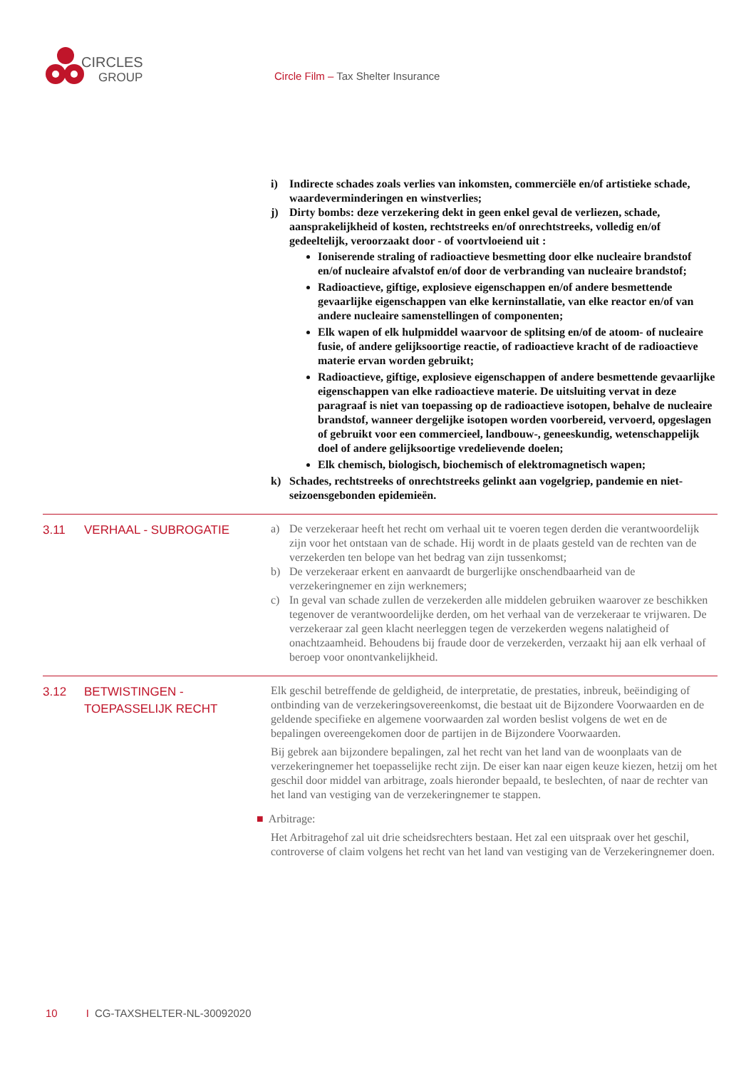CIRCLES
GROUP
Circle Film – Tax Shelter Insurance
i) Indirecte schades zoals verlies van inkomsten, commerciële en/of artistieke schade, waardeverminderingen en winstverlies;
j) Dirty bombs: deze verzekering dekt in geen enkel geval de verliezen, schade, aansprakelijkheid of kosten, rechtstreeks en/of onrechtstreeks, volledig en/of gedeeltelijk, veroorzaakt door - of voortvloeiend uit :
Ioniserende straling of radioactieve besmetting door elke nucleaire brandstof en/of nucleaire afvalstof en/of door de verbranding van nucleaire brandstof;
Radioactieve, giftige, explosieve eigenschappen en/of andere besmettende gevaarlijke eigenschappen van elke kerninstallatie, van elke reactor en/of van andere nucleaire samenstellingen of componenten;
Elk wapen of elk hulpmiddel waarvoor de splitsing en/of de atoom- of nucleaire fusie, of andere gelijksoortige reactie, of radioactieve kracht of de radioactieve materie ervan worden gebruikt;
Radioactieve, giftige, explosieve eigenschappen of andere besmettende gevaarlijke eigenschappen van elke radioactieve materie. De uitsluiting vervat in deze paragraaf is niet van toepassing op de radioactieve isotopen, behalve de nucleaire brandstof, wanneer dergelijke isotopen worden voorbereid, vervoerd, opgeslagen of gebruikt voor een commercieel, landbouw-, geneeskundig, wetenschappelijk doel of andere gelijksoortige vredelievende doelen;
Elk chemisch, biologisch, biochemisch of elektromagnetisch wapen;
k) Schades, rechtstreeks of onrechtstreeks gelinkt aan vogelgriep, pandemie en niet-seizoensgebonden epidemieën.
3.11 VERHAAL - SUBROGATIE
a) De verzekeraar heeft het recht om verhaal uit te voeren tegen derden die verantwoordelijk zijn voor het ontstaan van de schade. Hij wordt in de plaats gesteld van de rechten van de verzekerden ten belope van het bedrag van zijn tussenkomst;
b) De verzekeraar erkent en aanvaardt de burgerlijke onschendbaarheid van de verzekeringnemer en zijn werknemers;
c) In geval van schade zullen de verzekerden alle middelen gebruiken waarover ze beschikken tegenover de verantwoordelijke derden, om het verhaal van de verzekeraar te vrijwaren. De verzekeraar zal geen klacht neerleggen tegen de verzekerden wegens nalatigheid of onachtzaamheid. Behoudens bij fraude door de verzekerden, verzaakt hij aan elk verhaal of beroep voor onontvankelijkheid.
3.12 BETWISTINGEN -
TOEPASSELIJK RECHT
Elk geschil betreffende de geldigheid, de interpretatie, de prestaties, inbreuk, beëindiging of ontbinding van de verzekeringsovereenkomst, die bestaat uit de Bijzondere Voorwaarden en de geldende specifieke en algemene voorwaarden zal worden beslist volgens de wet en de bepalingen overeengekomen door de partijen in de Bijzondere Voorwaarden.
Bij gebrek aan bijzondere bepalingen, zal het recht van het land van de woonplaats van de verzekeringnemer het toepasselijke recht zijn. De eiser kan naar eigen keuze kiezen, hetzij om het geschil door middel van arbitrage, zoals hieronder bepaald, te beslechten, of naar de rechter van het land van vestiging van de verzekeringnemer te stappen.
■ Arbitrage:
Het Arbitragehof zal uit drie scheidsrechters bestaan. Het zal een uitspraak over het geschil, controverse of claim volgens het recht van het land van vestiging van de Verzekeringnemer doen.
10 I CG-TAXSHELTER-NL-30092020